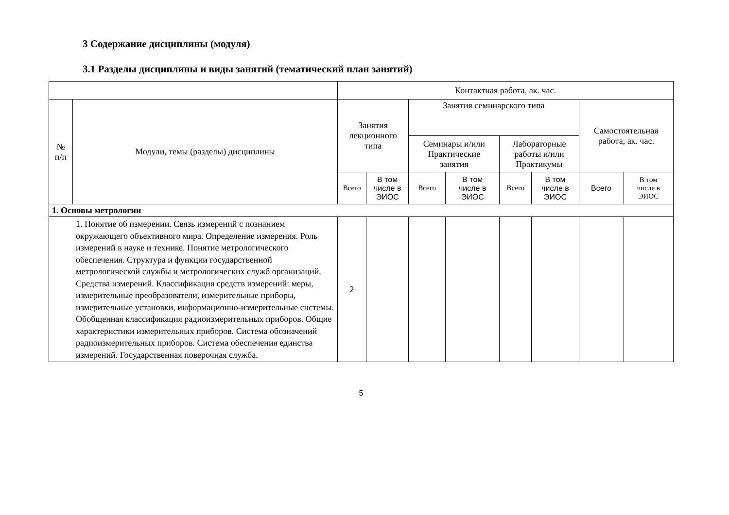3 Содержание дисциплины (модуля)
3.1 Разделы дисциплины и виды занятий (тематический план занятий)
| | | Контактная работа, ак. час. | | | | | | | |
| № п/п | Модули, темы (разделы) дисциплины | Занятия лекционного типа | | Занятия семинарского типа | | | | Самостоятельная работа, ак. час. | |
| | | | | Семинары и/или Практические занятия | | Лабораторные работы и/или Практикумы | | | |
| | | Всего | В том числе в ЭИОС | Всего | В том числе в ЭИОС | Всего | В том числе в ЭИОС | Всего | В том числе в ЭИОС |
| 1. Основы метрологии | | | | | | | | | |
| 1. Понятие об измерении. Связь измерений с познанием окружающего объективного мира. Определение измерения. Роль измерений в науке и технике. Понятие метрологического обеспечения. Структура и функции государственной метрологической службы и метрологических служб организаций. Средства измерений. Классификация средств измерений: меры, измерительные преобразователи, измерительные приборы, измерительные установки, информационно-измерительные системы. Обобщенная классификация радиоизмерительных приборов. Общие характеристики измерительных приборов. Система обозначений радиоизмерительных приборов. Система обеспечения единства измерений. Государственная поверочная служба. | | 2 | | | | | | | |
5